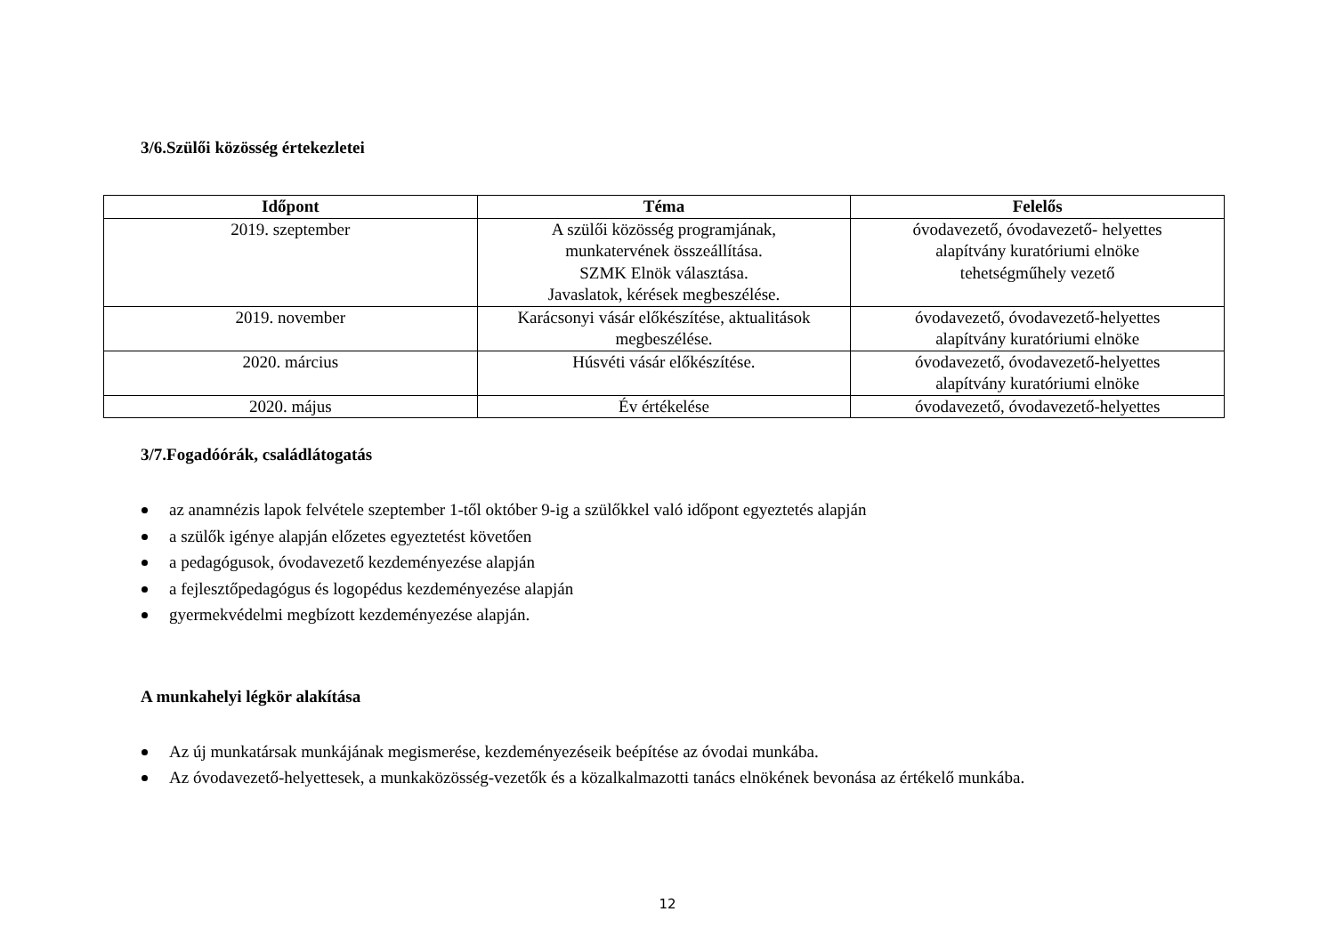3/6.Szülői közösség értekezletei
| Időpont | Téma | Felelős |
| --- | --- | --- |
| 2019. szeptember | A szülői közösség programjának, munkatervének összeállítása. SZMK Elnök választása. Javaslatok, kérések megbeszélése. | óvodavezető, óvodavezető- helyettes alapítvány kuratóriumi elnöke tehetségműhely vezető |
| 2019. november | Karácsonyi vásár előkészítése, aktualitások megbeszélése. | óvodavezető, óvodavezető-helyettes alapítvány kuratóriumi elnöke |
| 2020. március | Húsvéti vásár előkészítése. | óvodavezető, óvodavezető-helyettes alapítvány kuratóriumi elnöke |
| 2020. május | Év értékelése | óvodavezető, óvodavezető-helyettes |
3/7.Fogadóórák, családlátogatás
az anamnézis lapok felvétele szeptember 1-től október 9-ig a szülőkkel való időpont egyeztetés alapján
a szülők igénye alapján előzetes egyeztetést követően
a pedagógusok, óvodavezető kezdeményezése alapján
a fejlesztőpedagógus és logopédus kezdeményezése alapján
gyermekvédelmi megbízott kezdeményezése alapján.
A munkahelyi légkör alakítása
Az új munkatársak munkájának megismerése, kezdeményezéseik beépítése az óvodai munkába.
Az óvodavezető-helyettesek, a munkaközösség-vezetők és a közalkalmazotti tanács elnökének bevonása az értékelő munkába.
12